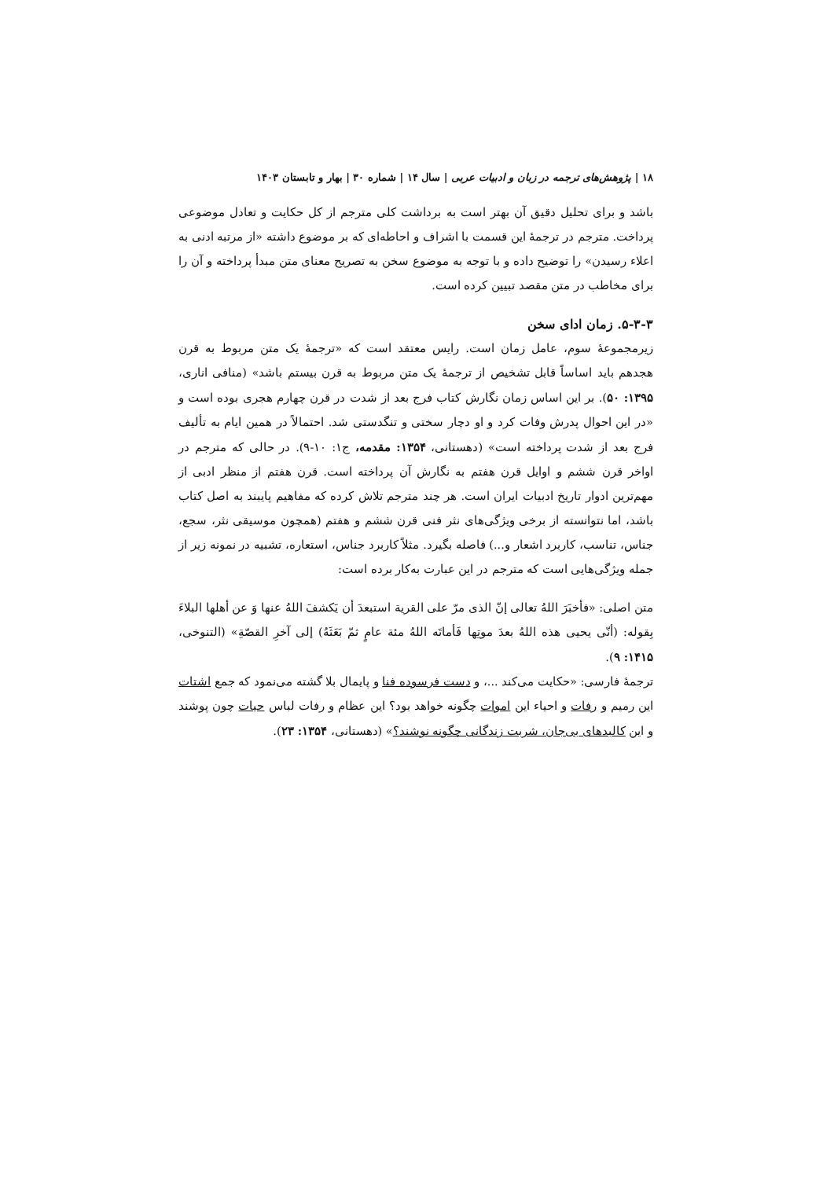۱۸ | پژوهش‌های ترجمه در زبان و ادبیات عربی | سال ۱۴ | شماره ۳۰ | بهار و تابستان ۱۴۰۳
باشد و برای تحلیل دقیق آن بهتر است به برداشت کلی مترجم از کل حکایت و تعادل موضوعی پرداخت. مترجم در ترجمهٔ این قسمت با اشراف و احاطه‌ای که بر موضوع داشته «از مرتبه ادنی به اعلاء رسیدن» را توضیح داده و با توجه به موضوع سخن به تصریح معنای متن مبدأ پرداخته و آن را برای مخاطب در متن مقصد تبیین کرده است.
۵-۳-۳. زمان ادای سخن
زیرمجموعهٔ سوم، عامل زمان است. رایس معتقد است که «ترجمهٔ یک متن مربوط به قرن هجدهم باید اساساً قابل تشخیص از ترجمهٔ یک متن مربوط به قرن بیستم باشد» (منافی اناری، ۱۳۹۵: ۵۰). بر این اساس زمان نگارش کتاب فرج بعد از شدت در قرن چهارم هجری بوده است و «در این احوال پدرش وفات کرد و او دچار سختی و تنگدستی شد. احتمالاً در همین ایام به تألیف فرج بعد از شدت پرداخته است» (دهستانی، ۱۳۵۴: مقدمه، ج۱: ۱۰-۹). در حالی که مترجم در اواخر قرن ششم و اوایل قرن هفتم به نگارش آن پرداخته است. قرن هفتم از منظر ادبی از مهم‌ترین ادوار تاریخ ادبیات ایران است. هر چند مترجم تلاش کرده که مفاهیم پایبند به اصل کتاب باشد، اما نتوانسته از برخی ویژگی‌های نثر فنی قرن ششم و هفتم (همچون موسیقی نثر، سجع، جناس، تناسب، کاربرد اشعار و...) فاصله بگیرد. مثلاً کاربرد جناس، استعاره، تشبیه در نمونه زیر از جمله ویژگی‌هایی است که مترجم در این عبارت به‌کار برده است:
متن اصلی: «فأخبَرَ اللهُ تعالی إنّ الذی مرّ علی القریة استبعدَ أن یَکشفَ اللهُ عنها وَ عن أهلها البلاءَ بِقوله: (أنّی یحیی هذه اللهُ بعدَ موتِها فَأماتَه اللهُ مئة عامٍ ثمّ بَعَثَهُ) إلی آخرِ القصّةِ» (التنوخی، ۱۴۱۵: ۹).
ترجمهٔ فارسی: «حکایت می‌کند ...، و دست فرسوده فنا و پایمال بلا گشته می‌نمود که جمع اشتات این رمیم و رفات و احیاء این اموات چگونه خواهد بود؟ این عظام و رفات لباس حیات چون پوشند و این کالبدهای بی‌جان، شربت زندگانی چگونه نوشند؟» (دهستانی، ۱۳۵۴: ۲۳).